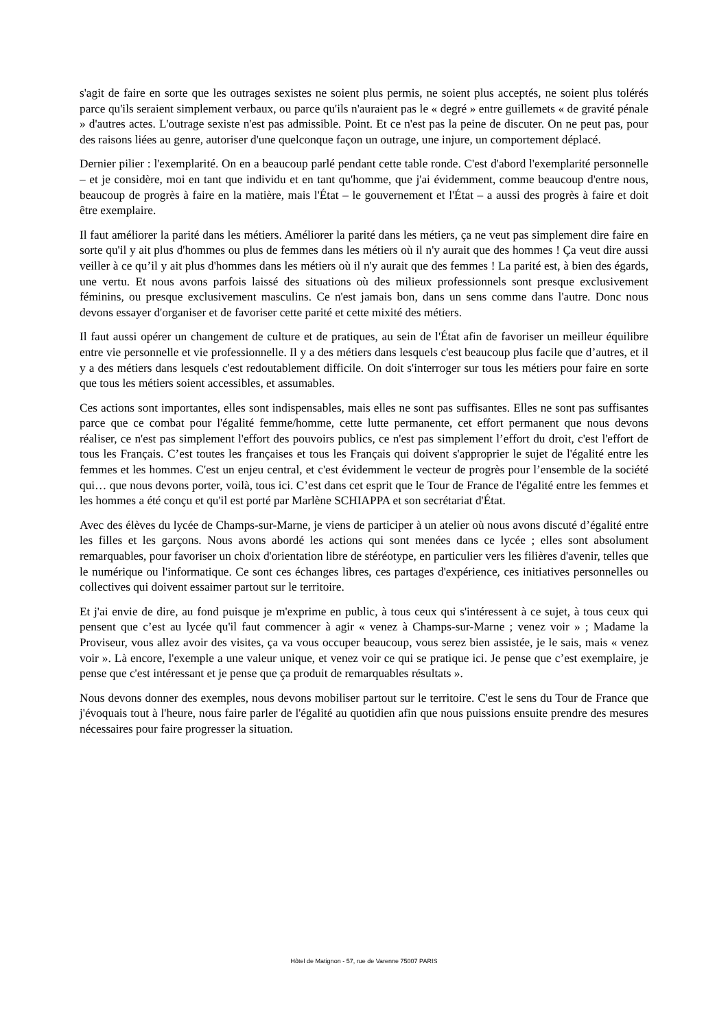s'agit de faire en sorte que les outrages sexistes ne soient plus permis, ne soient plus acceptés, ne soient plus tolérés parce qu'ils seraient simplement verbaux, ou parce qu'ils n'auraient pas le « degré » entre guillemets « de gravité pénale » d'autres actes. L'outrage sexiste n'est pas admissible. Point. Et ce n'est pas la peine de discuter. On ne peut pas, pour des raisons liées au genre, autoriser d'une quelconque façon un outrage, une injure, un comportement déplacé.
Dernier pilier : l'exemplarité. On en a beaucoup parlé pendant cette table ronde. C'est d'abord l'exemplarité personnelle – et je considère, moi en tant que individu et en tant qu'homme, que j'ai évidemment, comme beaucoup d'entre nous, beaucoup de progrès à faire en la matière, mais l'État – le gouvernement et l'État – a aussi des progrès à faire et doit être exemplaire.
Il faut améliorer la parité dans les métiers. Améliorer la parité dans les métiers, ça ne veut pas simplement dire faire en sorte qu'il y ait plus d'hommes ou plus de femmes dans les métiers où il n'y aurait que des hommes ! Ça veut dire aussi veiller à ce qu’il y ait plus d'hommes dans les métiers où il n'y aurait que des femmes ! La parité est, à bien des égards, une vertu. Et nous avons parfois laissé des situations où des milieux professionnels sont presque exclusivement féminins, ou presque exclusivement masculins. Ce n'est jamais bon, dans un sens comme dans l'autre. Donc nous devons essayer d'organiser et de favoriser cette parité et cette mixité des métiers.
Il faut aussi opérer un changement de culture et de pratiques, au sein de l'État afin de favoriser un meilleur équilibre entre vie personnelle et vie professionnelle. Il y a des métiers dans lesquels c'est beaucoup plus facile que d’autres, et il y a des métiers dans lesquels c'est redoutablement difficile. On doit s'interroger sur tous les métiers pour faire en sorte que tous les métiers soient accessibles, et assumables.
Ces actions sont importantes, elles sont indispensables, mais elles ne sont pas suffisantes. Elles ne sont pas suffisantes parce que ce combat pour l'égalité femme/homme, cette lutte permanente, cet effort permanent que nous devons réaliser, ce n'est pas simplement l'effort des pouvoirs publics, ce n'est pas simplement l’effort du droit, c'est l'effort de tous les Français. C’est toutes les françaises et tous les Français qui doivent s'approprier le sujet de l'égalité entre les femmes et les hommes. C'est un enjeu central, et c'est évidemment le vecteur de progrès pour l’ensemble de la société qui… que nous devons porter, voilà, tous ici. C’est dans cet esprit que le Tour de France de l'égalité entre les femmes et les hommes a été conçu et qu'il est porté par Marlène SCHIAPPA et son secrétariat d'État.
Avec des élèves du lycée de Champs-sur-Marne, je viens de participer à un atelier où nous avons discuté d’égalité entre les filles et les garçons. Nous avons abordé les actions qui sont menées dans ce lycée ; elles sont absolument remarquables, pour favoriser un choix d'orientation libre de stéréotype, en particulier vers les filières d'avenir, telles que le numérique ou l'informatique. Ce sont ces échanges libres, ces partages d'expérience, ces initiatives personnelles ou collectives qui doivent essaimer partout sur le territoire.
Et j'ai envie de dire, au fond puisque je m'exprime en public, à tous ceux qui s'intéressent à ce sujet, à tous ceux qui pensent que c’est au lycée qu'il faut commencer à agir « venez à Champs-sur-Marne ; venez voir » ; Madame la Proviseur, vous allez avoir des visites, ça va vous occuper beaucoup, vous serez bien assistée, je le sais, mais « venez voir ». Là encore, l'exemple a une valeur unique, et venez voir ce qui se pratique ici. Je pense que c’est exemplaire, je pense que c'est intéressant et je pense que ça produit de remarquables résultats ».
Nous devons donner des exemples, nous devons mobiliser partout sur le territoire. C'est le sens du Tour de France que j'évoquais tout à l'heure, nous faire parler de l'égalité au quotidien afin que nous puissions ensuite prendre des mesures nécessaires pour faire progresser la situation.
Hôtel de Matignon - 57, rue de Varenne 75007 PARIS